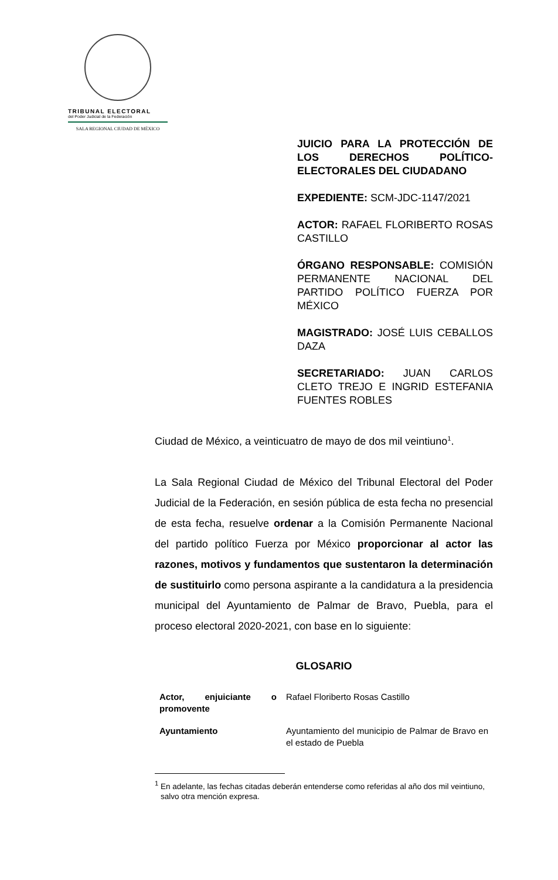TRIBUNAL ELECTORAL
del Poder Judicial de la Federación
SALA REGIONAL CIUDAD DE MÉXICO
JUICIO PARA LA PROTECCIÓN DE LOS DERECHOS POLÍTICO-ELECTORALES DEL CIUDADANO
EXPEDIENTE: SCM-JDC-1147/2021
ACTOR: RAFAEL FLORIBERTO ROSAS CASTILLO
ÓRGANO RESPONSABLE: COMISIÓN PERMANENTE NACIONAL DEL PARTIDO POLÍTICO FUERZA POR MÉXICO
MAGISTRADO: JOSÉ LUIS CEBALLOS DAZA
SECRETARIADO: JUAN CARLOS CLETO TREJO E INGRID ESTEFANIA FUENTES ROBLES
Ciudad de México, a veinticuatro de mayo de dos mil veintiuno<sup>1</sup>.
La Sala Regional Ciudad de México del Tribunal Electoral del Poder Judicial de la Federación, en sesión pública de esta fecha no presencial de esta fecha, resuelve ordenar a la Comisión Permanente Nacional del partido político Fuerza por México proporcionar al actor las razones, motivos y fundamentos que sustentaron la determinación de sustituirlo como persona aspirante a la candidatura a la presidencia municipal del Ayuntamiento de Palmar de Bravo, Puebla, para el proceso electoral 2020-2021, con base en lo siguiente:
GLOSARIO
| Actor, enjuiciante o promovente | Rafael Floriberto Rosas Castillo |
| Ayuntamiento | Ayuntamiento del municipio de Palmar de Bravo en el estado de Puebla |
<sup>1</sup> En adelante, las fechas citadas deberán entenderse como referidas al año dos mil veintiuno, salvo otra mención expresa.